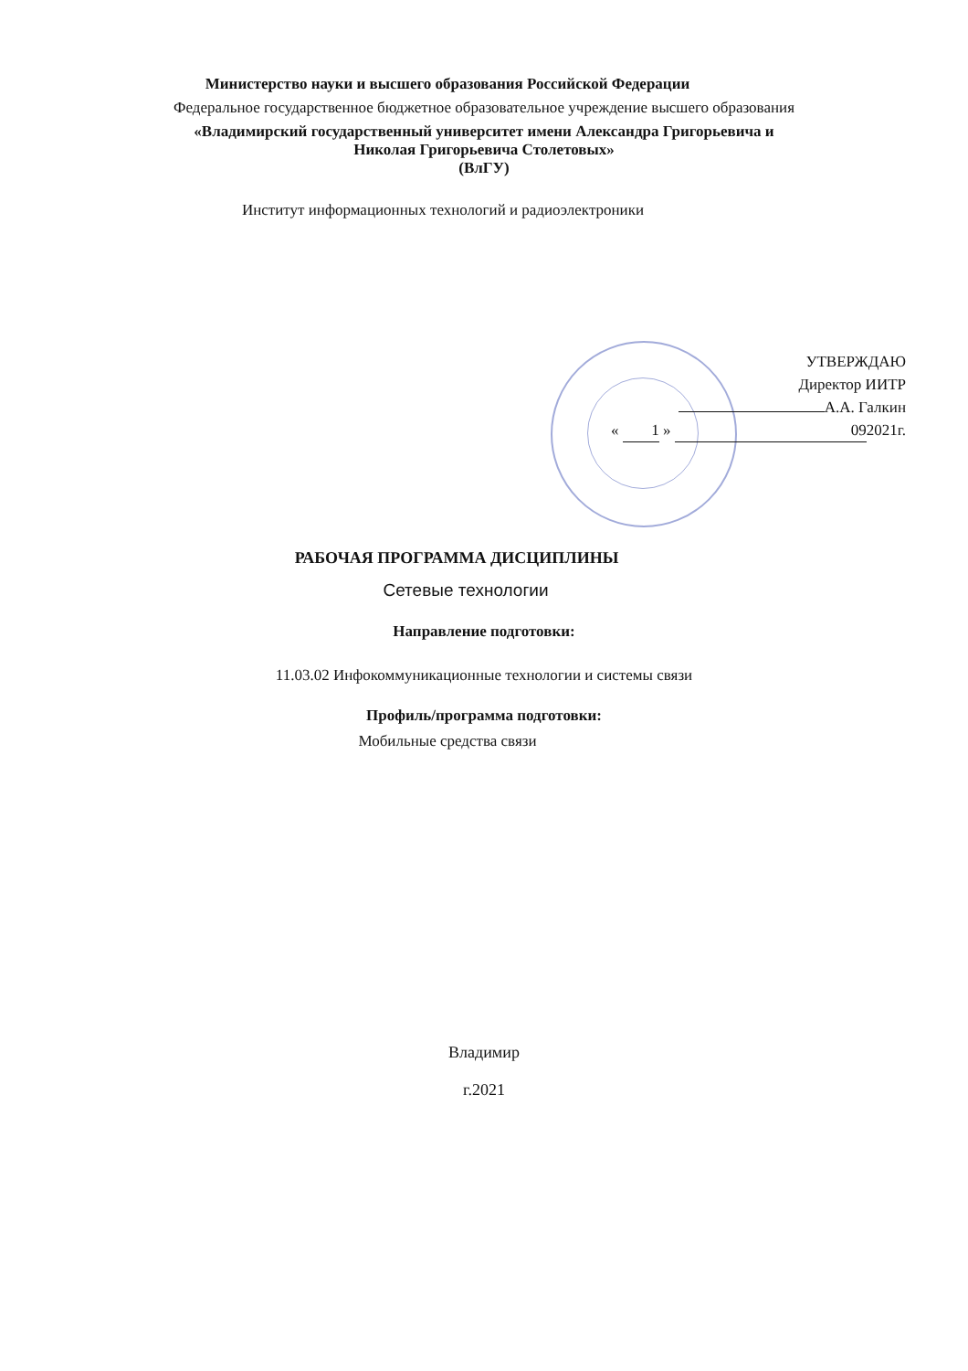Министерство науки и высшего образования Российской Федерации
Федеральное государственное бюджетное образовательное учреждение высшего образования
«Владимирский государственный университет имени Александра Григорьевича и
Николая Григорьевича Столетовых»
(ВлГУ)
Институт информационных технологий и радиоэлектроники
УТВЕРЖДАЮ
Директор ИИТР
А.А. Галкин
« 1 » 09 2021г.
РАБОЧАЯ ПРОГРАММА ДИСЦИПЛИНЫ
Сетевые технологии
Направление подготовки:
11.03.02 Инфокоммуникационные технологии и системы связи
Профиль/программа подготовки:
Мобильные средства связи
Владимир
г.2021